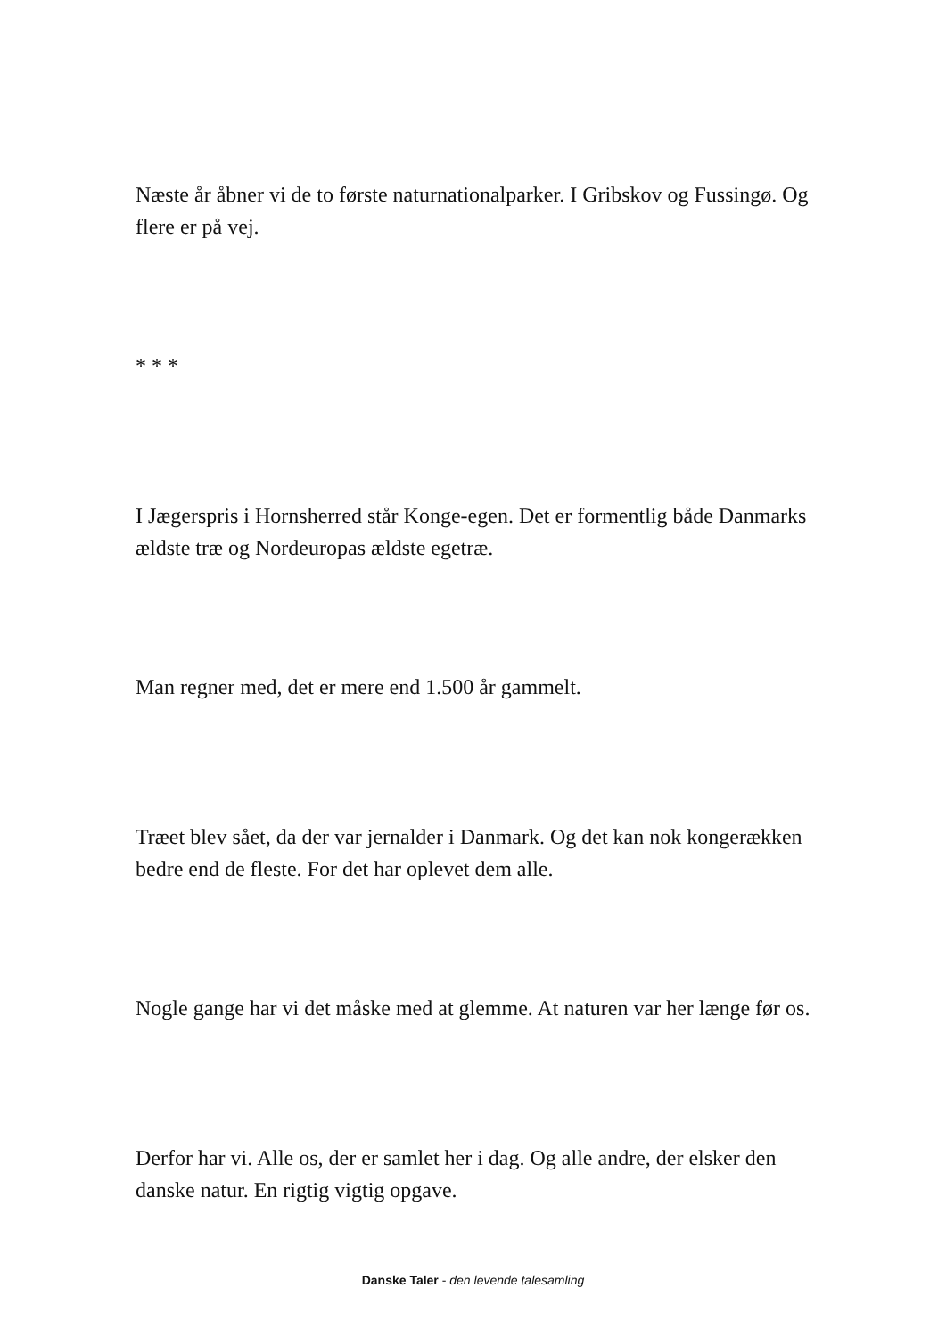Næste år åbner vi de to første naturnationalparker. I Gribskov og Fussingø. Og flere er på vej.
* * *
I Jægerspris i Hornsherred står Konge-egen. Det er formentlig både Danmarks ældste træ og Nordeuropas ældste egetræ.
Man regner med, det er mere end 1.500 år gammelt.
Træet blev sået, da der var jernalder i Danmark. Og det kan nok kongerækken bedre end de fleste. For det har oplevet dem alle.
Nogle gange har vi det måske med at glemme. At naturen var her længe før os.
Derfor har vi. Alle os, der er samlet her i dag. Og alle andre, der elsker den danske natur. En rigtig vigtig opgave.
Danske Taler - den levende talesamling